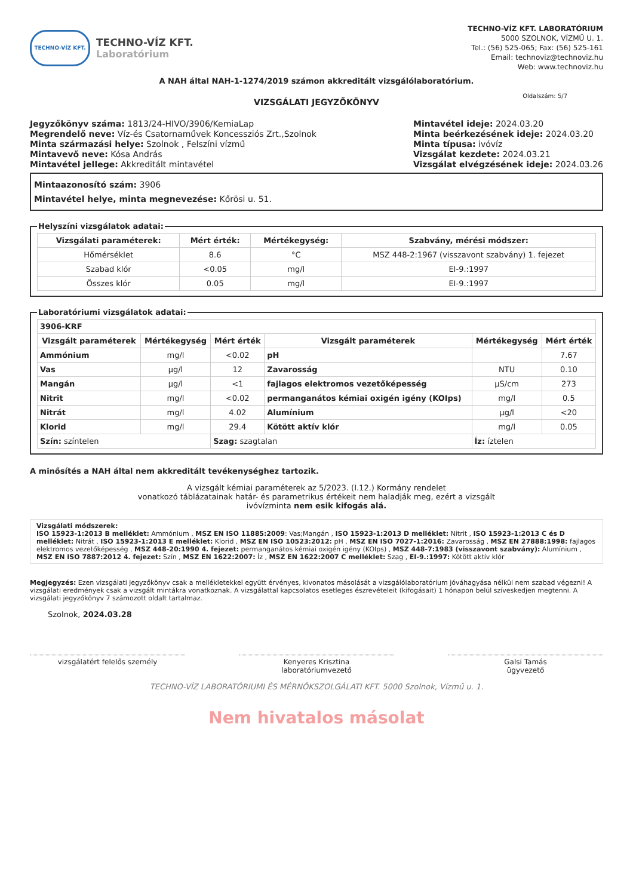TECHNO-VÍZ KFT.
TECHNO-VÍZ KFT.
Laboratórium
TECHNO-VÍZ KFT. LABORATÓRIUM
5000 SZOLNOK, VÍZMŰ U. 1.
Tel.: (56) 525-065; Fax: (56) 525-161
Email: technoviz@technoviz.hu
Web: www.technoviz.hu
A NAH által NAH-1-1274/2019 számon akkreditált vizsgálólaboratórium.
VIZSGÁLATI JEGYZŐKÖNYV
Oldalszám: 5/7
Jegyzőkönyv száma: 1813/24-HIVO/3906/KemiaLap
Megrendelő neve: Víz-és Csatornaművek Koncessziós Zrt.,Szolnok
Minta származási helye: Szolnok , Felszíni vízmű
Mintavevő neve: Kósa András
Mintavétel jellege: Akkreditált mintavétel
Mintavétel ideje: 2024.03.20
Minta beérkezésének ideje: 2024.03.20
Minta típusa: ivóvíz
Vizsgálat kezdete: 2024.03.21
Vizsgálat elvégzésének ideje: 2024.03.26
Mintaazonosító szám: 3906
Mintavétel helye, minta megnevezése: Kőrösi u. 51.
Helyszíni vizsgálatok adatai:
| Vizsgálati paraméterek: | Mért érték: | Mértékegység: | Szabvány, mérési módszer: |
| --- | --- | --- | --- |
| Hőmérséklet | 8.6 | °C | MSZ 448-2:1967 (visszavont szabvány) 1. fejezet |
| Szabad klór | <0.05 | mg/l | EI-9.:1997 |
| Összes klór | 0.05 | mg/l | EI-9.:1997 |
Laboratóriumi vizsgálatok adatai:
| 3906-KRF | | | | | |
| Vizsgált paraméterek | Mértékegység | Mért érték | Vizsgált paraméterek | Mértékegység | Mért érték |
| Ammónium | mg/l | <0.02 | pH | | 7.67 |
| Vas | µg/l | 12 | Zavarosság | NTU | 0.10 |
| Mangán | µg/l | <1 | fajlagos elektromos vezetőképesség | µS/cm | 273 |
| Nitrit | mg/l | <0.02 | permanganátos kémiai oxigén igény (KOIps) | mg/l | 0.5 |
| Nitrát | mg/l | 4.02 | Alumínium | µg/l | <20 |
| Klorid | mg/l | 29.4 | Kötött aktív klór | mg/l | 0.05 |
| Szín: színtelen | | Szag: szagtalan | | Íz: íztelen | |
A minősítés a NAH által nem akkreditált tevékenységhez tartozik.
A vizsgált kémiai paraméterek az 5/2023. (I.12.) Kormány rendelet
vonatkozó táblázatainak határ- és parametrikus értékeit nem haladják meg, ezért a vizsgált
ivóvízminta nem esik kifogás alá.
Vizsgálati módszerek:
ISO 15923-1:2013 B melléklet: Ammónium , MSZ EN ISO 11885:2009: Vas;Mangán , ISO 15923-1:2013 D melléklet: Nitrit , ISO 15923-1:2013 C és D melléklet: Nitrát , ISO 15923-1:2013 E melléklet: Klorid , MSZ EN ISO 10523:2012: pH , MSZ EN ISO 7027-1:2016: Zavarosság , MSZ EN 27888:1998: fajlagos elektromos vezetőképesség , MSZ 448-20:1990 4. fejezet: permanganátos kémiai oxigén igény (KOIps) , MSZ 448-7:1983 (visszavont szabvány): Alumínium , MSZ EN ISO 7887:2012 4. fejezet: Szín , MSZ EN 1622:2007: Íz , MSZ EN 1622:2007 C melléklet: Szag , EI-9.:1997: Kötött aktív klór
Megjegyzés: Ezen vizsgálati jegyzőkönyv csak a mellékletekkel együtt érvényes, kivonatos másolását a vizsgálólaboratórium jóváhagyása nélkül nem szabad végezni! A vizsgálati eredmények csak a vizsgált mintákra vonatkoznak. A vizsgálattal kapcsolatos esetleges észrevételeit (kifogásait) 1 hónapon belül szíveskedjen megtenni. A vizsgálati jegyzőkönyv 7 számozott oldalt tartalmaz.
Szolnok, 2024.03.28
vizsgálatért felelős személy Kenyeres Krisztina
laboratóriumvezető
Galsi Tamás
ügyvezető
TECHNO-VÍZ LABORATÓRIUMI ÉS MÉRNÖKSZOLGÁLATI KFT. 5000 Szolnok, Vízmű u. 1.
Nem hivatalos másolat